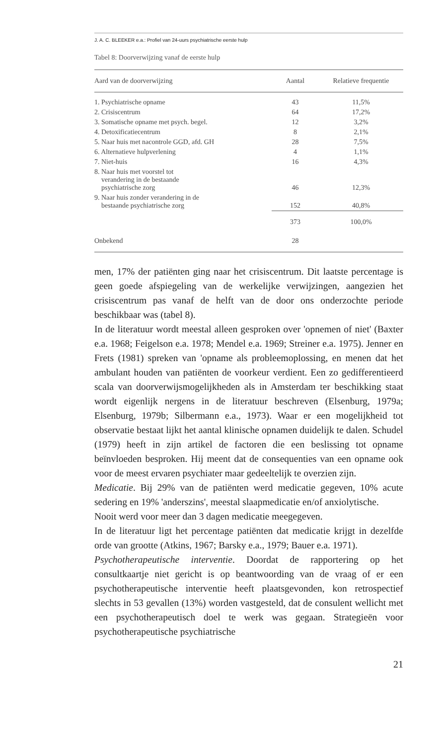J. A. C. BLEEKER e.a.: Profiel van 24-uurs psychiatrische eerste hulp
Tabel 8: Doorverwijzing vanaf de eerste hulp
| Aard van de doorverwijzing | Aantal | Relatieve frequentie |
| --- | --- | --- |
| 1. Psychiatrische opname | 43 | 11,5% |
| 2. Crisiscentrum | 64 | 17,2% |
| 3. Somatische opname met psych. begel. | 12 | 3,2% |
| 4. Detoxificatiecentrum | 8 | 2,1% |
| 5. Naar huis met nacontrole GGD, afd. GH | 28 | 7,5% |
| 6. Alternatieve hulpverlening | 4 | 1,1% |
| 7. Niet-huis | 16 | 4,3% |
| 8. Naar huis met voorstel tot verandering in de bestaande psychiatrische zorg | 46 | 12,3% |
| 9. Naar huis zonder verandering in de bestaande psychiatrische zorg | 152 | 40,8% |
| | 373 | 100,0% |
| Onbekend | 28 | |
men, 17% der patiënten ging naar het crisiscentrum. Dit laatste percentage is geen goede afspiegeling van de werkelijke verwijzingen, aangezien het crisiscentrum pas vanaf de helft van de door ons onderzochte periode beschikbaar was (tabel 8).
In de literatuur wordt meestal alleen gesproken over 'opnemen of niet' (Baxter e.a. 1968; Feigelson e.a. 1978; Mendel e.a. 1969; Streiner e.a. 1975). Jenner en Frets (1981) spreken van 'opname als probleemoplossing, en menen dat het ambulant houden van patiënten de voorkeur verdient. Een zo gedifferentieerd scala van doorverwijsmogelijkheden als in Amsterdam ter beschikking staat wordt eigenlijk nergens in de literatuur beschreven (Elsenburg, 1979a; Elsenburg, 1979b; Silbermann e.a., 1973). Waar er een mogelijkheid tot observatie bestaat lijkt het aantal klinische opnamen duidelijk te dalen. Schudel (1979) heeft in zijn artikel de factoren die een beslissing tot opname beïnvloeden besproken. Hij meent dat de consequenties van een opname ook voor de meest ervaren psychiater maar gedeeltelijk te overzien zijn.
Medicatie. Bij 29% van de patiënten werd medicatie gegeven, 10% acute sedering en 19% 'anderszins', meestal slaapmedicatie en/of anxiolytische.
Nooit werd voor meer dan 3 dagen medicatie meegegeven.
In de literatuur ligt het percentage patiënten dat medicatie krijgt in dezelfde orde van grootte (Atkins, 1967; Barsky e.a., 1979; Bauer e.a. 1971).
Psychotherapeutische interventie. Doordat de rapportering op het consultkaartje niet gericht is op beantwoording van de vraag of er een psychotherapeutische interventie heeft plaatsgevonden, kon retrospectief slechts in 53 gevallen (13%) worden vastgesteld, dat de consulent wellicht met een psychotherapeutisch doel te werk was gegaan. Strategieën voor psychotherapeutische psychiatrische
21